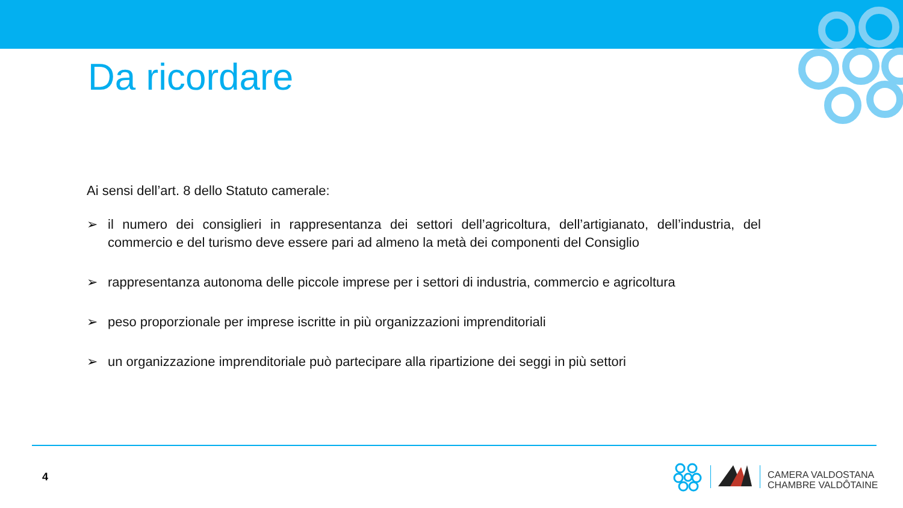Da ricordare
Ai sensi dell’art. 8 dello Statuto camerale:
➢ il numero dei consiglieri in rappresentanza dei settori dell’agricoltura, dell’artigianato, dell’industria, del commercio e del turismo deve essere pari ad almeno la metà dei componenti del Consiglio
➢ rappresentanza autonoma delle piccole imprese per i settori di industria, commercio e agricoltura
➢ peso proporzionale per imprese iscritte in più organizzazioni imprenditoriali
➢ un organizzazione imprenditoriale può partecipare alla ripartizione dei seggi in più settori
4
CAMERA VALDOSTANA
CHAMBRE VALDÔTAINE